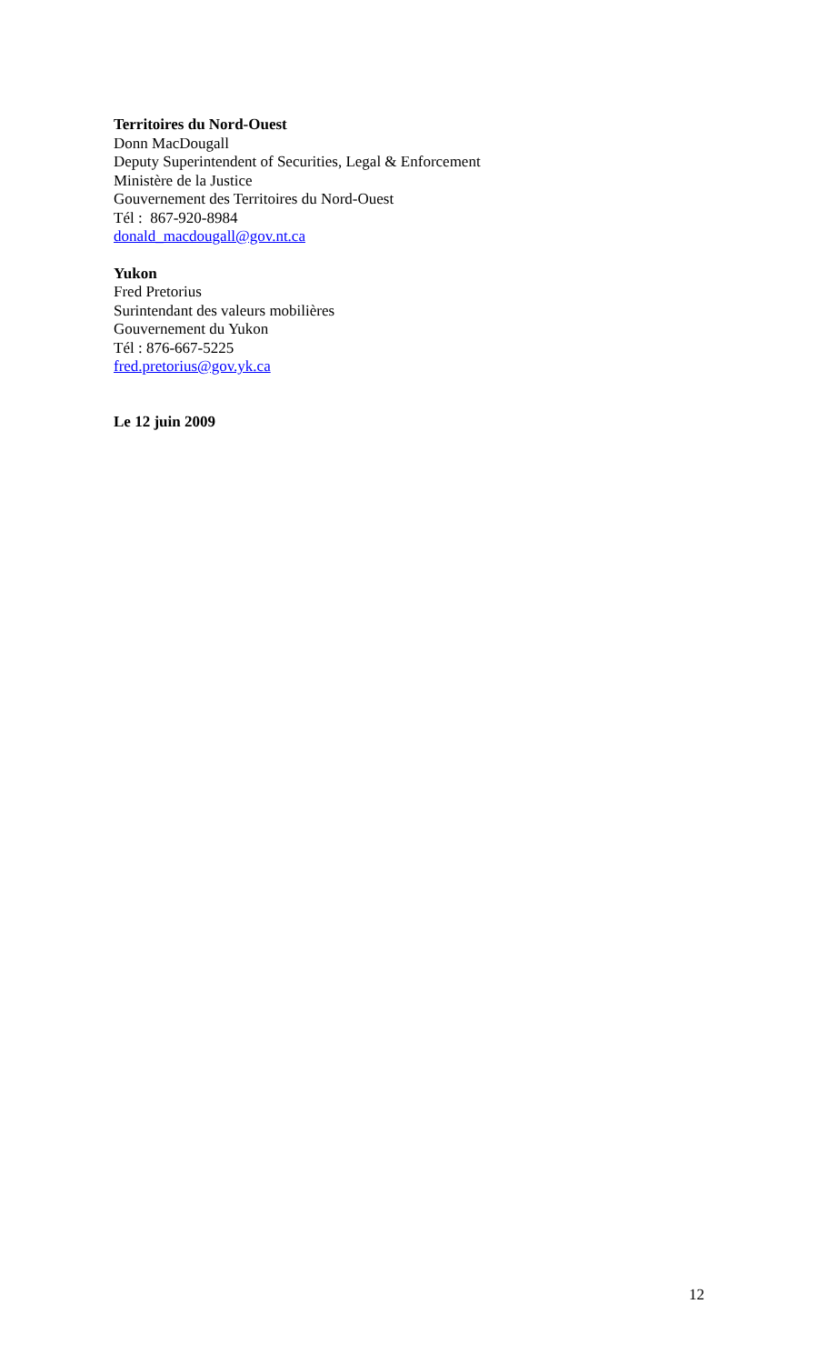Territoires du Nord-Ouest
Donn MacDougall
Deputy Superintendent of Securities, Legal & Enforcement
Ministère de la Justice
Gouvernement des Territoires du Nord-Ouest
Tél : 867-920-8984
donald_macdougall@gov.nt.ca
Yukon
Fred Pretorius
Surintendant des valeurs mobilières
Gouvernement du Yukon
Tél : 876-667-5225
fred.pretorius@gov.yk.ca
Le 12 juin 2009
12